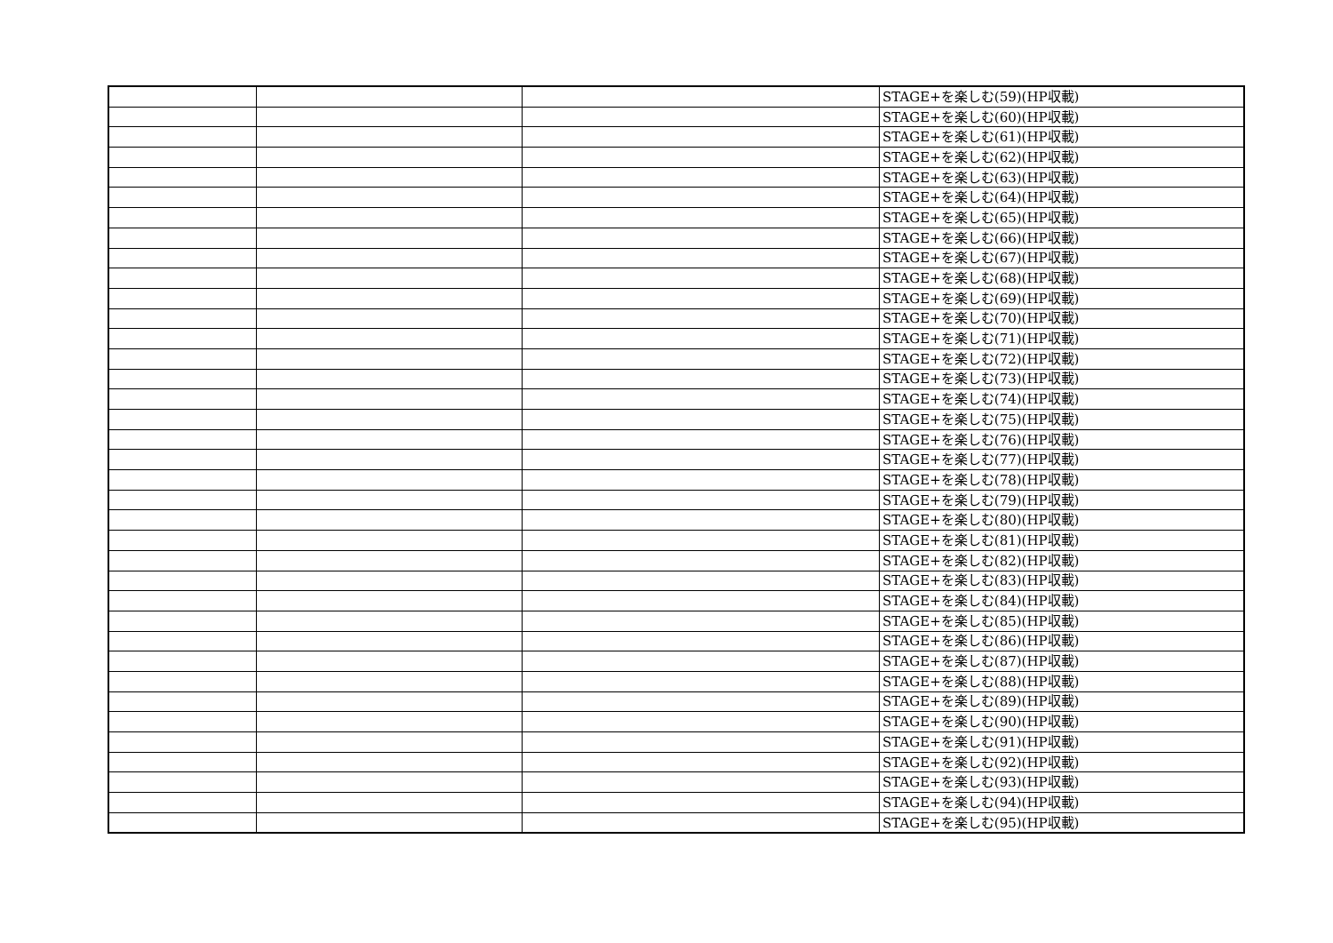| | | | STAGE+を楽しむ(59)(HP収載) |
| | | | STAGE+を楽しむ(60)(HP収載) |
| | | | STAGE+を楽しむ(61)(HP収載) |
| | | | STAGE+を楽しむ(62)(HP収載) |
| | | | STAGE+を楽しむ(63)(HP収載) |
| | | | STAGE+を楽しむ(64)(HP収載) |
| | | | STAGE+を楽しむ(65)(HP収載) |
| | | | STAGE+を楽しむ(66)(HP収載) |
| | | | STAGE+を楽しむ(67)(HP収載) |
| | | | STAGE+を楽しむ(68)(HP収載) |
| | | | STAGE+を楽しむ(69)(HP収載) |
| | | | STAGE+を楽しむ(70)(HP収載) |
| | | | STAGE+を楽しむ(71)(HP収載) |
| | | | STAGE+を楽しむ(72)(HP収載) |
| | | | STAGE+を楽しむ(73)(HP収載) |
| | | | STAGE+を楽しむ(74)(HP収載) |
| | | | STAGE+を楽しむ(75)(HP収載) |
| | | | STAGE+を楽しむ(76)(HP収載) |
| | | | STAGE+を楽しむ(77)(HP収載) |
| | | | STAGE+を楽しむ(78)(HP収載) |
| | | | STAGE+を楽しむ(79)(HP収載) |
| | | | STAGE+を楽しむ(80)(HP収載) |
| | | | STAGE+を楽しむ(81)(HP収載) |
| | | | STAGE+を楽しむ(82)(HP収載) |
| | | | STAGE+を楽しむ(83)(HP収載) |
| | | | STAGE+を楽しむ(84)(HP収載) |
| | | | STAGE+を楽しむ(85)(HP収載) |
| | | | STAGE+を楽しむ(86)(HP収載) |
| | | | STAGE+を楽しむ(87)(HP収載) |
| | | | STAGE+を楽しむ(88)(HP収載) |
| | | | STAGE+を楽しむ(89)(HP収載) |
| | | | STAGE+を楽しむ(90)(HP収載) |
| | | | STAGE+を楽しむ(91)(HP収載) |
| | | | STAGE+を楽しむ(92)(HP収載) |
| | | | STAGE+を楽しむ(93)(HP収載) |
| | | | STAGE+を楽しむ(94)(HP収載) |
| | | | STAGE+を楽しむ(95)(HP収載) |